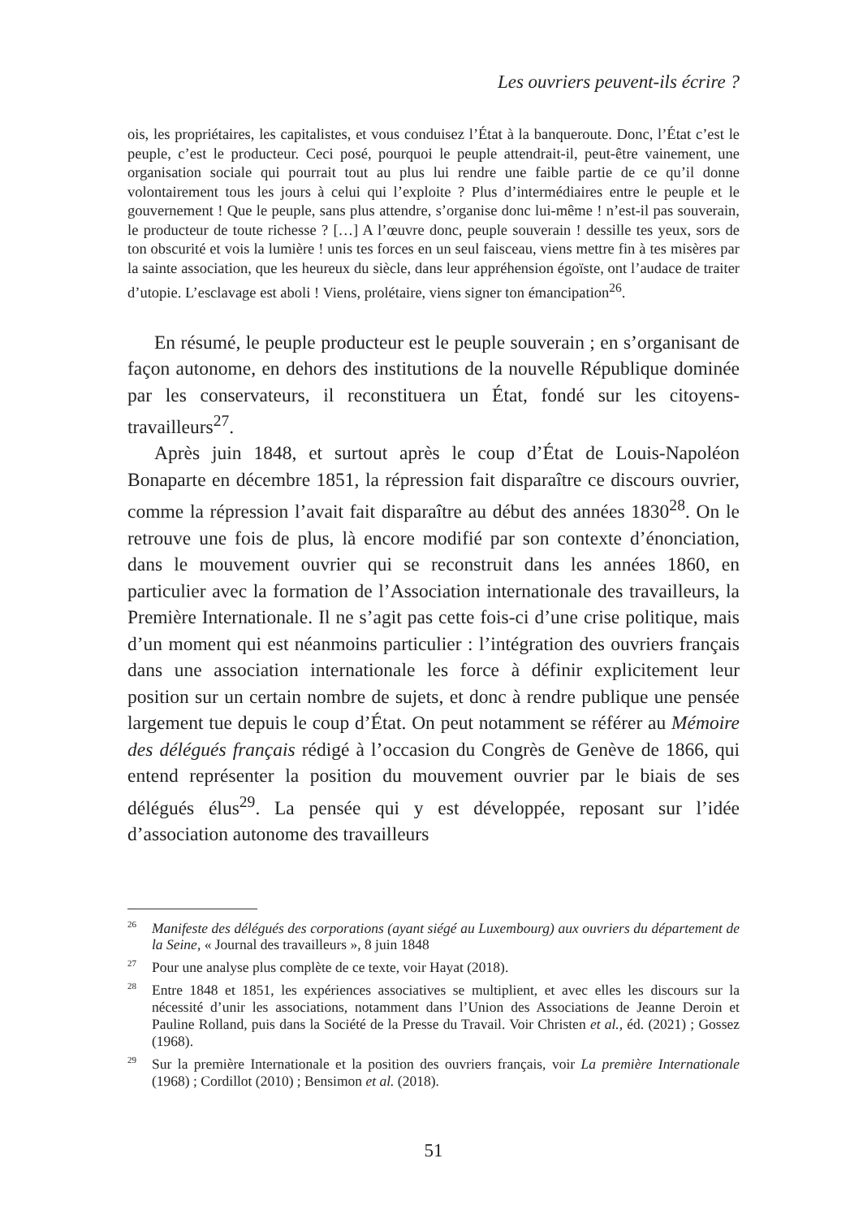Les ouvriers peuvent-ils écrire ?
ois, les propriétaires, les capitalistes, et vous conduisez l’État à la banqueroute. Donc, l’État c’est le peuple, c’est le producteur. Ceci posé, pourquoi le peuple attendrait-il, peut-être vainement, une organisation sociale qui pourrait tout au plus lui rendre une faible partie de ce qu’il donne volontairement tous les jours à celui qui l’exploite ? Plus d’intermédiaires entre le peuple et le gouvernement ! Que le peuple, sans plus attendre, s’organise donc lui-même ! n’est-il pas souverain, le producteur de toute richesse ? […] A l’œuvre donc, peuple souverain ! dessille tes yeux, sors de ton obscurité et vois la lumière ! unis tes forces en un seul faisceau, viens mettre fin à tes misères par la sainte association, que les heureux du siècle, dans leur appréhension égoïste, ont l’audace de traiter d’utopie. L’esclavage est aboli ! Viens, prolétaire, viens signer ton émancipation<sup>26</sup>.
En résumé, le peuple producteur est le peuple souverain ; en s’organisant de façon autonome, en dehors des institutions de la nouvelle République dominée par les conservateurs, il reconstituera un État, fondé sur les citoyens-travailleurs<sup>27</sup>.
Après juin 1848, et surtout après le coup d’État de Louis-Napoléon Bonaparte en décembre 1851, la répression fait disparaître ce discours ouvrier, comme la répression l’avait fait disparaître au début des années 1830<sup>28</sup>. On le retrouve une fois de plus, là encore modifié par son contexte d’énonciation, dans le mouvement ouvrier qui se reconstruit dans les années 1860, en particulier avec la formation de l’Association internationale des travailleurs, la Première Internationale. Il ne s’agit pas cette fois-ci d’une crise politique, mais d’un moment qui est néanmoins particulier : l’intégration des ouvriers français dans une association internationale les force à définir explicitement leur position sur un certain nombre de sujets, et donc à rendre publique une pensée largement tue depuis le coup d’État. On peut notamment se référer au Mémoire des délégués français rédigé à l’occasion du Congrès de Genève de 1866, qui entend représenter la position du mouvement ouvrier par le biais de ses délégués élus<sup>29</sup>. La pensée qui y est développée, reposant sur l’idée d’association autonome des travailleurs
<sup>26</sup> Manifeste des délégués des corporations (ayant siégé au Luxembourg) aux ouvriers du département de la Seine, « Journal des travailleurs », 8 juin 1848
<sup>27</sup> Pour une analyse plus complète de ce texte, voir Hayat (2018).
<sup>28</sup> Entre 1848 et 1851, les expériences associatives se multiplient, et avec elles les discours sur la nécessité d’unir les associations, notamment dans l’Union des Associations de Jeanne Deroin et Pauline Rolland, puis dans la Société de la Presse du Travail. Voir Christen et al., éd. (2021) ; Gossez (1968).
<sup>29</sup> Sur la première Internationale et la position des ouvriers français, voir La première Internationale (1968) ; Cordillot (2010) ; Bensimon et al. (2018).
51